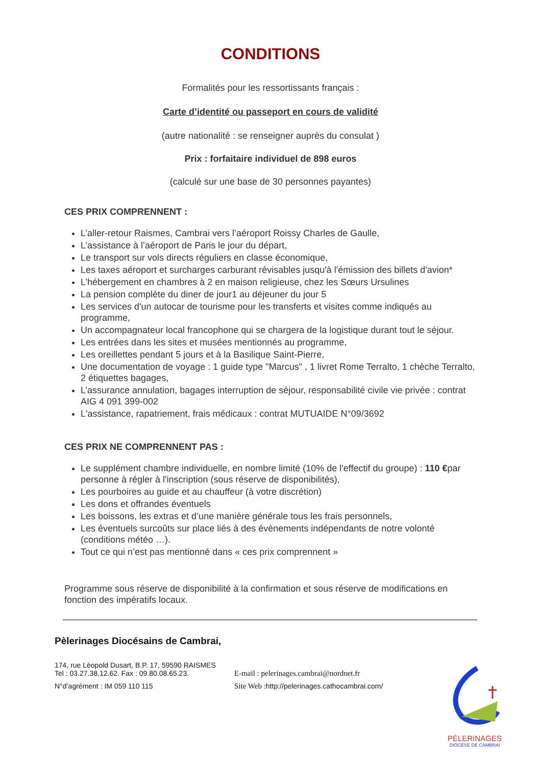CONDITIONS
Formalités pour les ressortissants français :
Carte d’identité ou passeport en cours de validité
(autre nationalité : se renseigner auprès du consulat )
Prix : forfaitaire individuel de 898 euros
(calculé sur une base de 30 personnes payantes)
CES PRIX COMPRENNENT :
L’aller-retour Raismes, Cambrai vers l’aéroport Roissy Charles de Gaulle,
L’assistance à l’aéroport de Paris le jour du départ,
Le transport sur vols directs réguliers en classe économique,
Les taxes aéroport et surcharges carburant révisables jusqu'à l'émission des billets d'avion*
L’hébergement en chambres à 2 en maison religieuse, chez les Sœurs Ursulines
La pension complète du diner de jour1 au déjeuner du jour 5
Les services d'un autocar de tourisme pour les transferts et visites comme indiqués au programme,
Un accompagnateur local francophone qui se chargera de la logistique durant tout le séjour.
Les entrées dans les sites et musées mentionnés au programme,
Les oreillettes pendant 5 jours et à la Basilique Saint-Pierre,
Une documentation de voyage : 1 guide type "Marcus" , 1 livret Rome Terralto, 1 chèche Terralto, 2 étiquettes bagages,
L’assurance annulation, bagages interruption de séjour, responsabilité civile vie privée : contrat AIG 4 091 399-002
L'assistance, rapatriement, frais médicaux : contrat MUTUAIDE N°09/3692
CES PRIX NE COMPRENNENT PAS :
Le supplément chambre individuelle, en nombre limité (10% de l'effectif du groupe) : 110 €par personne à régler à l'inscription (sous réserve de disponibilités),
Les pourboires au guide et au chauffeur (à votre discrétion)
Les dons et offrandes éventuels
Les boissons, les extras et d’une manière générale tous les frais personnels,
Les éventuels surcoûts sur place liés à des évènements indépendants de notre volonté (conditions météo …).
Tout ce qui n’est pas mentionné dans « ces prix comprennent »
Programme sous réserve de disponibilité à la confirmation et sous réserve de modifications en fonction des impératifs locaux.
Pèlerinages Diocésains de Cambrai,
174, rue Léopold Dusart, B.P. 17, 59590 RAISMES
Tel : 03.27.38.12.62. Fax : 09.80.08.65.23. E-mail : pelerinages.cambrai@nordnet.fr
N°d’agrément : IM 059 110 115 Site Web : http://pelerinages.cathocambrai.com/
PÈLERINAGES
DIOCÈSE DE CAMBRAI